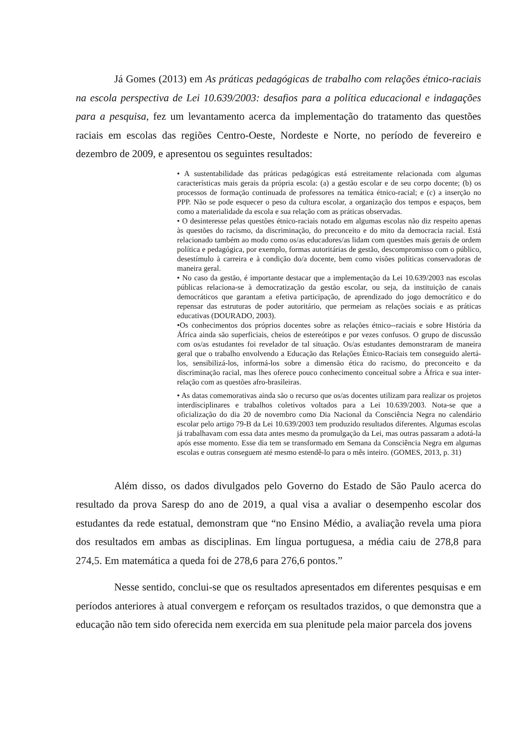Já Gomes (2013) em As práticas pedagógicas de trabalho com relações étnico-raciais na escola perspectiva de Lei 10.639/2003: desafios para a política educacional e indagações para a pesquisa, fez um levantamento acerca da implementação do tratamento das questões raciais em escolas das regiões Centro-Oeste, Nordeste e Norte, no período de fevereiro e dezembro de 2009, e apresentou os seguintes resultados:
• A sustentabilidade das práticas pedagógicas está estreitamente relacionada com algumas características mais gerais da própria escola: (a) a gestão escolar e de seu corpo docente; (b) os processos de formação continuada de professores na temática étnico-racial; e (c) a inserção no PPP. Não se pode esquecer o peso da cultura escolar, a organização dos tempos e espaços, bem como a materialidade da escola e sua relação com as práticas observadas.
• O desinteresse pelas questões étnico-raciais notado em algumas escolas não diz respeito apenas às questões do racismo, da discriminação, do preconceito e do mito da democracia racial. Está relacionado também ao modo como os/as educadores/as lidam com questões mais gerais de ordem política e pedagógica, por exemplo, formas autoritárias de gestão, descompromisso com o público, desestímulo à carreira e à condição do/a docente, bem como visões políticas conservadoras de maneira geral.
• No caso da gestão, é importante destacar que a implementação da Lei 10.639/2003 nas escolas públicas relaciona-se à democratização da gestão escolar, ou seja, da instituição de canais democráticos que garantam a efetiva participação, de aprendizado do jogo democrático e do repensar das estruturas de poder autoritário, que permeiam as relações sociais e as práticas educativas (DOURADO, 2003).
•Os conhecimentos dos próprios docentes sobre as relações étnico--raciais e sobre História da África ainda são superficiais, cheios de estereótipos e por vezes confusos. O grupo de discussão com os/as estudantes foi revelador de tal situação. Os/as estudantes demonstraram de maneira geral que o trabalho envolvendo a Educação das Relações Étnico-Raciais tem conseguido alertá-los, sensibilizá-los, informá-los sobre a dimensão ética do racismo, do preconceito e da discriminação racial, mas lhes oferece pouco conhecimento conceitual sobre a África e sua inter-relação com as questões afro-brasileiras.
• As datas comemorativas ainda são o recurso que os/as docentes utilizam para realizar os projetos interdisciplinares e trabalhos coletivos voltados para a Lei 10.639/2003. Nota-se que a oficialização do dia 20 de novembro como Dia Nacional da Consciência Negra no calendário escolar pelo artigo 79-B da Lei 10.639/2003 tem produzido resultados diferentes. Algumas escolas já trabalhavam com essa data antes mesmo da promulgação da Lei, mas outras passaram a adotá-la após esse momento. Esse dia tem se transformado em Semana da Consciência Negra em algumas escolas e outras conseguem até mesmo estendê-lo para o mês inteiro. (GOMES, 2013, p. 31)
Além disso, os dados divulgados pelo Governo do Estado de São Paulo acerca do resultado da prova Saresp do ano de 2019, a qual visa a avaliar o desempenho escolar dos estudantes da rede estatual, demonstram que “no Ensino Médio, a avaliação revela uma piora dos resultados em ambas as disciplinas. Em língua portuguesa, a média caiu de 278,8 para 274,5. Em matemática a queda foi de 278,6 para 276,6 pontos.”
Nesse sentido, conclui-se que os resultados apresentados em diferentes pesquisas e em períodos anteriores à atual convergem e reforçam os resultados trazidos, o que demonstra que a educação não tem sido oferecida nem exercida em sua plenitude pela maior parcela dos jovens